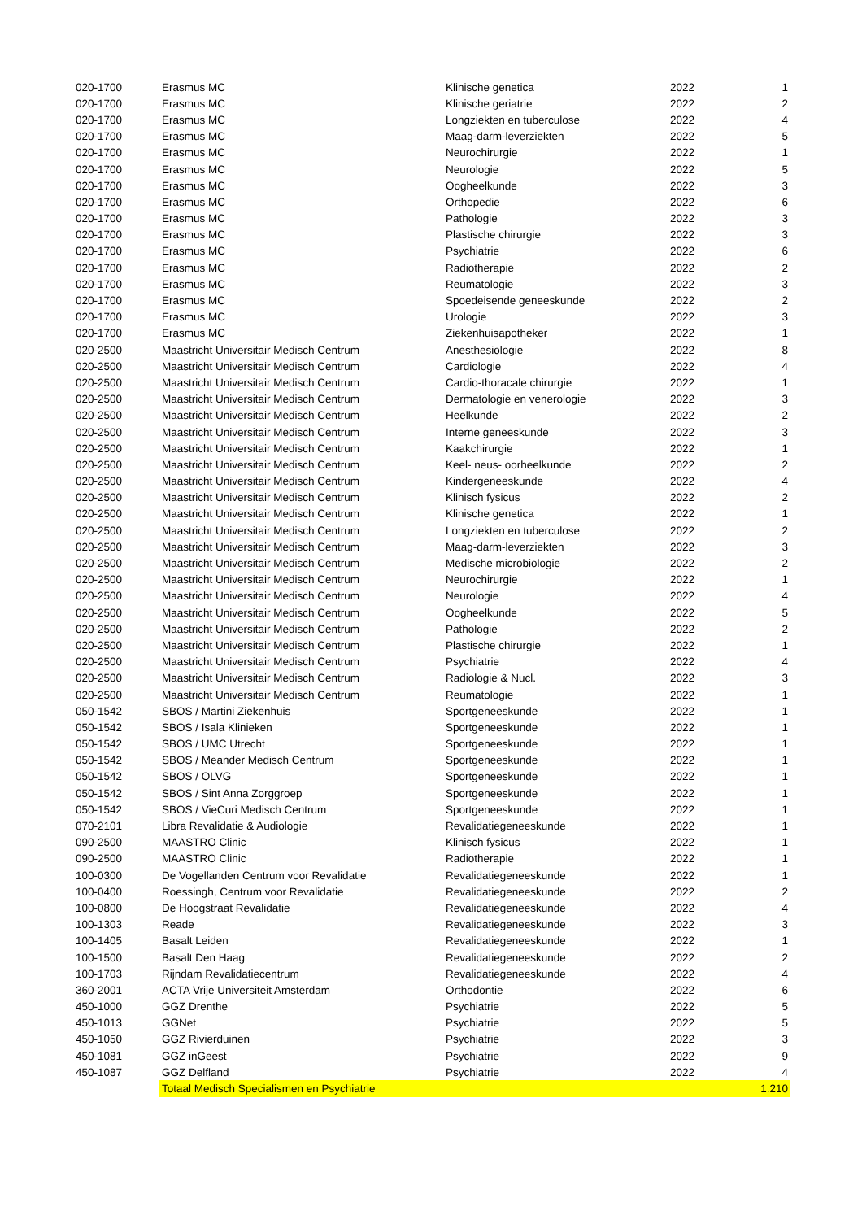| 020-1700 | Erasmus MC | Klinische genetica | 2022 | 1 |
| 020-1700 | Erasmus MC | Klinische geriatrie | 2022 | 2 |
| 020-1700 | Erasmus MC | Longziekten en tuberculose | 2022 | 4 |
| 020-1700 | Erasmus MC | Maag-darm-leverziekten | 2022 | 5 |
| 020-1700 | Erasmus MC | Neurochirurgie | 2022 | 1 |
| 020-1700 | Erasmus MC | Neurologie | 2022 | 5 |
| 020-1700 | Erasmus MC | Oogheelkunde | 2022 | 3 |
| 020-1700 | Erasmus MC | Orthopedie | 2022 | 6 |
| 020-1700 | Erasmus MC | Pathologie | 2022 | 3 |
| 020-1700 | Erasmus MC | Plastische chirurgie | 2022 | 3 |
| 020-1700 | Erasmus MC | Psychiatrie | 2022 | 6 |
| 020-1700 | Erasmus MC | Radiotherapie | 2022 | 2 |
| 020-1700 | Erasmus MC | Reumatologie | 2022 | 3 |
| 020-1700 | Erasmus MC | Spoedeisende geneeskunde | 2022 | 2 |
| 020-1700 | Erasmus MC | Urologie | 2022 | 3 |
| 020-1700 | Erasmus MC | Ziekenhuisapotheker | 2022 | 1 |
| 020-2500 | Maastricht Universitair Medisch Centrum | Anesthesiologie | 2022 | 8 |
| 020-2500 | Maastricht Universitair Medisch Centrum | Cardiologie | 2022 | 4 |
| 020-2500 | Maastricht Universitair Medisch Centrum | Cardio-thoracale chirurgie | 2022 | 1 |
| 020-2500 | Maastricht Universitair Medisch Centrum | Dermatologie en venerologie | 2022 | 3 |
| 020-2500 | Maastricht Universitair Medisch Centrum | Heelkunde | 2022 | 2 |
| 020-2500 | Maastricht Universitair Medisch Centrum | Interne geneeskunde | 2022 | 3 |
| 020-2500 | Maastricht Universitair Medisch Centrum | Kaakchirurgie | 2022 | 1 |
| 020-2500 | Maastricht Universitair Medisch Centrum | Keel- neus- oorheelkunde | 2022 | 2 |
| 020-2500 | Maastricht Universitair Medisch Centrum | Kindergeneeskunde | 2022 | 4 |
| 020-2500 | Maastricht Universitair Medisch Centrum | Klinisch fysicus | 2022 | 2 |
| 020-2500 | Maastricht Universitair Medisch Centrum | Klinische genetica | 2022 | 1 |
| 020-2500 | Maastricht Universitair Medisch Centrum | Longziekten en tuberculose | 2022 | 2 |
| 020-2500 | Maastricht Universitair Medisch Centrum | Maag-darm-leverziekten | 2022 | 3 |
| 020-2500 | Maastricht Universitair Medisch Centrum | Medische microbiologie | 2022 | 2 |
| 020-2500 | Maastricht Universitair Medisch Centrum | Neurochirurgie | 2022 | 1 |
| 020-2500 | Maastricht Universitair Medisch Centrum | Neurologie | 2022 | 4 |
| 020-2500 | Maastricht Universitair Medisch Centrum | Oogheelkunde | 2022 | 5 |
| 020-2500 | Maastricht Universitair Medisch Centrum | Pathologie | 2022 | 2 |
| 020-2500 | Maastricht Universitair Medisch Centrum | Plastische chirurgie | 2022 | 1 |
| 020-2500 | Maastricht Universitair Medisch Centrum | Psychiatrie | 2022 | 4 |
| 020-2500 | Maastricht Universitair Medisch Centrum | Radiologie & Nucl. | 2022 | 3 |
| 020-2500 | Maastricht Universitair Medisch Centrum | Reumatologie | 2022 | 1 |
| 050-1542 | SBOS / Martini Ziekenhuis | Sportgeneeskunde | 2022 | 1 |
| 050-1542 | SBOS / Isala Klinieken | Sportgeneeskunde | 2022 | 1 |
| 050-1542 | SBOS / UMC Utrecht | Sportgeneeskunde | 2022 | 1 |
| 050-1542 | SBOS / Meander Medisch Centrum | Sportgeneeskunde | 2022 | 1 |
| 050-1542 | SBOS / OLVG | Sportgeneeskunde | 2022 | 1 |
| 050-1542 | SBOS / Sint Anna Zorggroep | Sportgeneeskunde | 2022 | 1 |
| 050-1542 | SBOS / VieCuri Medisch Centrum | Sportgeneeskunde | 2022 | 1 |
| 070-2101 | Libra Revalidatie & Audiologie | Revalidatiegeneeskunde | 2022 | 1 |
| 090-2500 | MAASTRO Clinic | Klinisch fysicus | 2022 | 1 |
| 090-2500 | MAASTRO Clinic | Radiotherapie | 2022 | 1 |
| 100-0300 | De Vogellanden Centrum voor Revalidatie | Revalidatiegeneeskunde | 2022 | 1 |
| 100-0400 | Roessingh, Centrum voor Revalidatie | Revalidatiegeneeskunde | 2022 | 2 |
| 100-0800 | De Hoogstraat Revalidatie | Revalidatiegeneeskunde | 2022 | 4 |
| 100-1303 | Reade | Revalidatiegeneeskunde | 2022 | 3 |
| 100-1405 | Basalt Leiden | Revalidatiegeneeskunde | 2022 | 1 |
| 100-1500 | Basalt Den Haag | Revalidatiegeneeskunde | 2022 | 2 |
| 100-1703 | Rijndam Revalidatiecentrum | Revalidatiegeneeskunde | 2022 | 4 |
| 360-2001 | ACTA Vrije Universiteit Amsterdam | Orthodontie | 2022 | 6 |
| 450-1000 | GGZ Drenthe | Psychiatrie | 2022 | 5 |
| 450-1013 | GGNet | Psychiatrie | 2022 | 5 |
| 450-1050 | GGZ Rivierduinen | Psychiatrie | 2022 | 3 |
| 450-1081 | GGZ inGeest | Psychiatrie | 2022 | 9 |
| 450-1087 | GGZ Delfland | Psychiatrie | 2022 | 4 |
| | Totaal Medisch Specialismen en Psychiatrie | | | 1.210 |